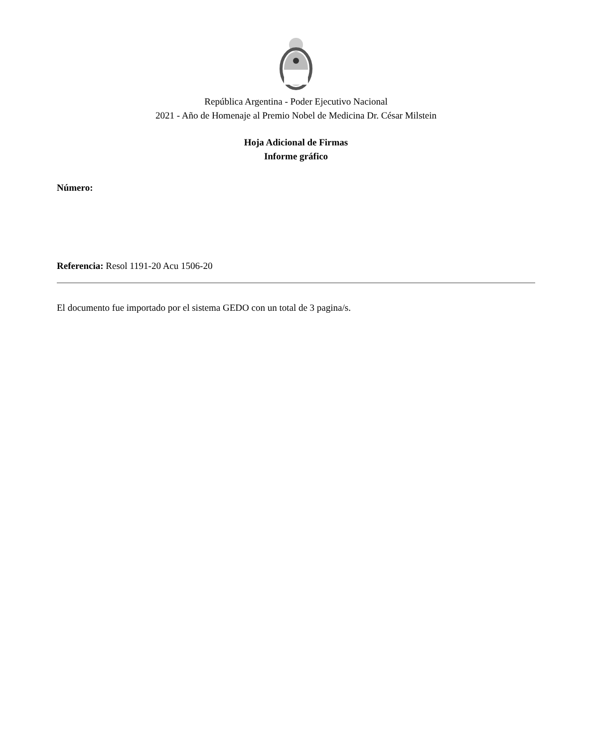República Argentina - Poder Ejecutivo Nacional
2021 - Año de Homenaje al Premio Nobel de Medicina Dr. César Milstein
Hoja Adicional de Firmas
Informe gráfico
Número:
Referencia: Resol 1191-20 Acu 1506-20
El documento fue importado por el sistema GEDO con un total de 3 pagina/s.